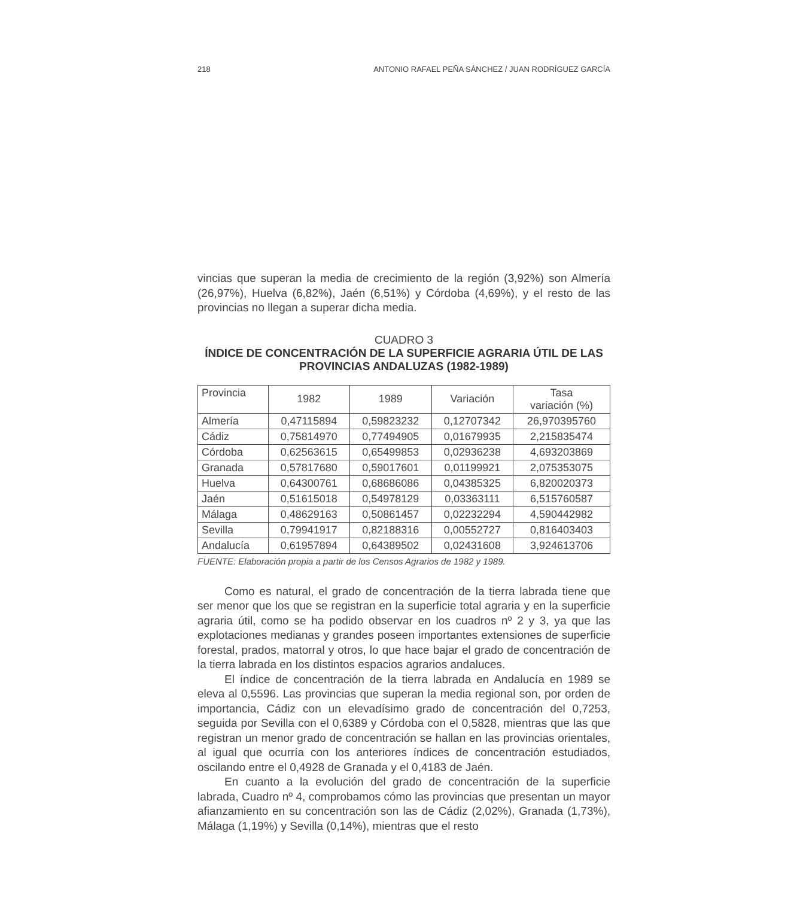218 ANTONIO RAFAEL PEÑA SÁNCHEZ / JUAN RODRÍGUEZ GARCÍA
vincias que superan la media de crecimiento de la región (3,92%) son Almería (26,97%), Huelva (6,82%), Jaén (6,51%) y Córdoba (4,69%), y el resto de las provincias no llegan a superar dicha media.
CUADRO 3
ÍNDICE DE CONCENTRACIÓN DE LA SUPERFICIE AGRARIA ÚTIL DE LAS PROVINCIAS ANDALUZAS (1982-1989)
| Provincia | 1982 | 1989 | Variación | Tasa variación (%) |
| --- | --- | --- | --- | --- |
| Almería | 0,47115894 | 0,59823232 | 0,12707342 | 26,970395760 |
| Cádiz | 0,75814970 | 0,77494905 | 0,01679935 | 2,215835474 |
| Córdoba | 0,62563615 | 0,65499853 | 0,02936238 | 4,693203869 |
| Granada | 0,57817680 | 0,59017601 | 0,01199921 | 2,075353075 |
| Huelva | 0,64300761 | 0,68686086 | 0,04385325 | 6,820020373 |
| Jaén | 0,51615018 | 0,54978129 | 0,03363111 | 6,515760587 |
| Málaga | 0,48629163 | 0,50861457 | 0,02232294 | 4,590442982 |
| Sevilla | 0,79941917 | 0,82188316 | 0,00552727 | 0,816403403 |
| Andalucía | 0,61957894 | 0,64389502 | 0,02431608 | 3,924613706 |
FUENTE: Elaboración propia a partir de los Censos Agrarios de 1982 y 1989.
Como es natural, el grado de concentración de la tierra labrada tiene que ser menor que los que se registran en la superficie total agraria y en la superficie agraria útil, como se ha podido observar en los cuadros nº 2 y 3, ya que las explotaciones medianas y grandes poseen importantes extensiones de superficie forestal, prados, matorral y otros, lo que hace bajar el grado de concentración de la tierra labrada en los distintos espacios agrarios andaluces.
El índice de concentración de la tierra labrada en Andalucía en 1989 se eleva al 0,5596. Las provincias que superan la media regional son, por orden de importancia, Cádiz con un elevadísimo grado de concentración del 0,7253, seguida por Sevilla con el 0,6389 y Córdoba con el 0,5828, mientras que las que registran un menor grado de concentración se hallan en las provincias orientales, al igual que ocurría con los anteriores índices de concentración estudiados, oscilando entre el 0,4928 de Granada y el 0,4183 de Jaén.
En cuanto a la evolución del grado de concentración de la superficie labrada, Cuadro nº 4, comprobamos cómo las provincias que presentan un mayor afianzamiento en su concentración son las de Cádiz (2,02%), Granada (1,73%), Málaga (1,19%) y Sevilla (0,14%), mientras que el resto